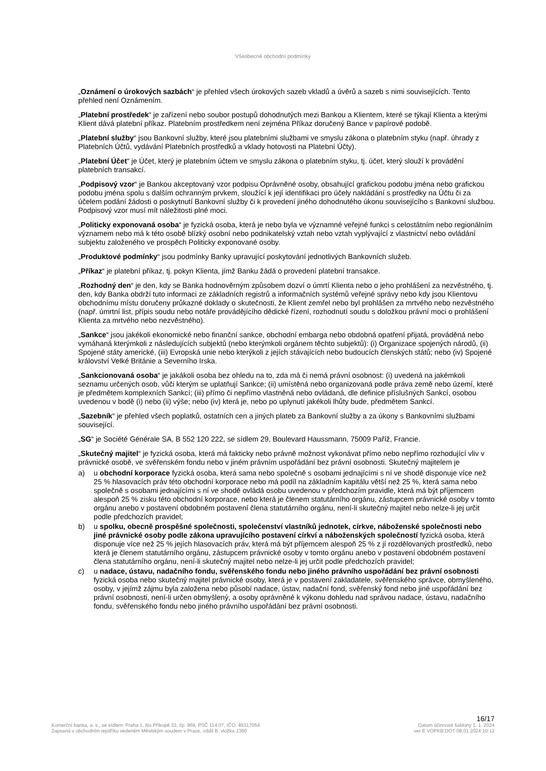Všeobecné obchodní podmínky
„Oznámení o úrokových sazbách“ je přehled všech úrokových sazeb vkladů a úvěrů a sazeb s nimi souvisejících. Tento přehled není Oznámením.
„Platební prostředek“ je zařízení nebo soubor postupů dohodnutých mezi Bankou a Klientem, které se týkají Klienta a kterými Klient dává platební příkaz. Platebním prostředkem není zejména Příkaz doručený Bance v papírové podobě.
„Platební služby“ jsou Bankovní služby, které jsou platebními službami ve smyslu zákona o platebním styku (např. úhrady z Platebních Účtů, vydávání Platebních prostředků a vklady hotovosti na Platební Účty).
„Platební Účet“ je Účet, který je platebním účtem ve smyslu zákona o platebním styku, tj. účet, který slouží k provádění platebních transakcí.
„Podpisový vzor“ je Bankou akceptovaný vzor podpisu Oprávněné osoby, obsahující grafickou podobu jména nebo grafickou podobu jména spolu s dalším ochranným prvkem, sloužící k její identifikaci pro účely nakládání s prostředky na Účtu či za účelem podání žádosti o poskytnutí Bankovní služby či k provedení jiného dohodnutého úkonu souvisejícího s Bankovní službou. Podpisový vzor musí mít náležitosti plné moci.
„Politicky exponovaná osoba“ je fyzická osoba, která je nebo byla ve významné veřejné funkci s celostátním nebo regionálním významem nebo má k této osobě blízký osobní nebo podnikatelský vztah nebo vztah vyplývající z vlastnictví nebo ovládání subjektu založeného ve prospěch Politicky exponované osoby.
„Produktové podmínky“ jsou podmínky Banky upravující poskytování jednotlivých Bankovních služeb.
„Příkaz“ je platební příkaz, tj. pokyn Klienta, jímž Banku žádá o provedení platební transakce.
„Rozhodný den“ je den, kdy se Banka hodnověrným způsobem dozví o úmrtí Klienta nebo o jeho prohlášení za nezvěstného, tj. den, kdy Banka obdrží tuto informaci ze základních registrů a informačních systémů veřejné správy nebo kdy jsou Klientovu obchodnímu místu doručeny průkazné doklady o skutečnosti, že Klient zemřel nebo byl prohlášen za mrtvého nebo nezvěstného (např. úmrtní list, přípis soudu nebo notáře provádějícího dědické řízení, rozhodnutí soudu s doložkou právní moci o prohlášení Klienta za mrtvého nebo nezvěstného).
„Sankce“ jsou jakékoli ekonomické nebo finanční sankce, obchodní embarga nebo obdobná opatření přijatá, prováděná nebo vymáhaná kterýmkoli z následujících subjektů (nebo kterýmkoli orgánem těchto subjektů): (i) Organizace spojených národů, (ii) Spojené státy americké, (iii) Evropská unie nebo kterýkoli z jejích stávajících nebo budoucích členských států; nebo (iv) Spojené království Velké Británie a Severního Irska.
„Sankcionovaná osoba“ je jakákoli osoba bez ohledu na to, zda má či nemá právní osobnost: (i) uvedená na jakémkoli seznamu určených osob, vůči kterým se uplatňují Sankce; (ii) umístěná nebo organizovaná podle práva země nebo území, které je předmětem komplexních Sankcí; (iii) přímo či nepřímo vlastněná nebo ovládaná, dle definice příslušných Sankcí, osobou uvedenou v bodě (i) nebo (ii) výše; nebo (iv) která je, nebo po uplynutí jakékoli lhůty bude, předmětem Sankcí.
„Sazebník“ je přehled všech poplatků, ostatních cen a jiných plateb za Bankovní služby a za úkony s Bankovními službami související.
„SG“ je Société Générale SA, B 552 120 222, se sídlem 29, Boulevard Haussmann, 75009 Paříž, Francie.
„Skutečný majitel“ je fyzická osoba, která má fakticky nebo právně možnost vykonávat přímo nebo nepřímo rozhodující vliv v právnické osobě, ve svěřenském fondu nebo v jiném právním uspořádání bez právní osobnosti. Skutečný majitelem je
a) u obchodní korporace fyzická osoba, která sama nebo společně s osobami jednajícími s ní ve shodě disponuje více než 25 % hlasovacích práv této obchodní korporace nebo má podíl na základním kapitálu větší než 25 %, která sama nebo společně s osobami jednajícími s ní ve shodě ovládá osobu uvedenou v předchozím pravidle, která má být příjemcem alespoň 25 % zisku této obchodní korporace, nebo která je členem statutárního orgánu, zástupcem právnické osoby v tomto orgánu anebo v postavení obdobném postavení člena statutárního orgánu, není-li skutečný majitel nebo nelze-li jej určit podle předchozích pravidel;
b) u spolku, obecně prospěšné společnosti, společenství vlastníků jednotek, církve, náboženské společnosti nebo jiné právnické osoby podle zákona upravujícího postavení církví a náboženských společností fyzická osoba, která disponuje více než 25 % jejích hlasovacích práv, která má být příjemcem alespoň 25 % z jí rozdělovaných prostředků, nebo která je členem statutárního orgánu, zástupcem právnické osoby v tomto orgánu anebo v postavení obdobném postavení člena statutárního orgánu, není-li skutečný majitel nebo nelze-li jej určit podle předchozích pravidel;
c) u nadace, ústavu, nadačního fondu, svěřenského fondu nebo jiného právního uspořádání bez právní osobnosti fyzická osoba nebo skutečný majitel právnické osoby, která je v postavení zakladatele, svěřenského správce, obmyšleného, osoby, v jejímž zájmu byla založena nebo působí nadace, ústav, nadační fond, svěřenský fond nebo jiné uspořádání bez právní osobnosti, není-li určen obmyšlený, a osoby oprávněné k výkonu dohledu nad správou nadace, ústavu, nadačního fondu, svěřenského fondu nebo jiného právního uspořádání bez právní osobnosti.
16/17
Komerční banka, a. s., se sídlem: Praha 1, Na Příkopě 33, čp. 969, PSČ 114 07, IČO: 45317054
Zapsaná v obchodním rejstříku vedeném Městským soudem v Praze, oddíl B, vložka 1360
Datum účinnosti šablony 1. 1. 2024
ver E VOPKB.DOT 08.01.2024 10:12